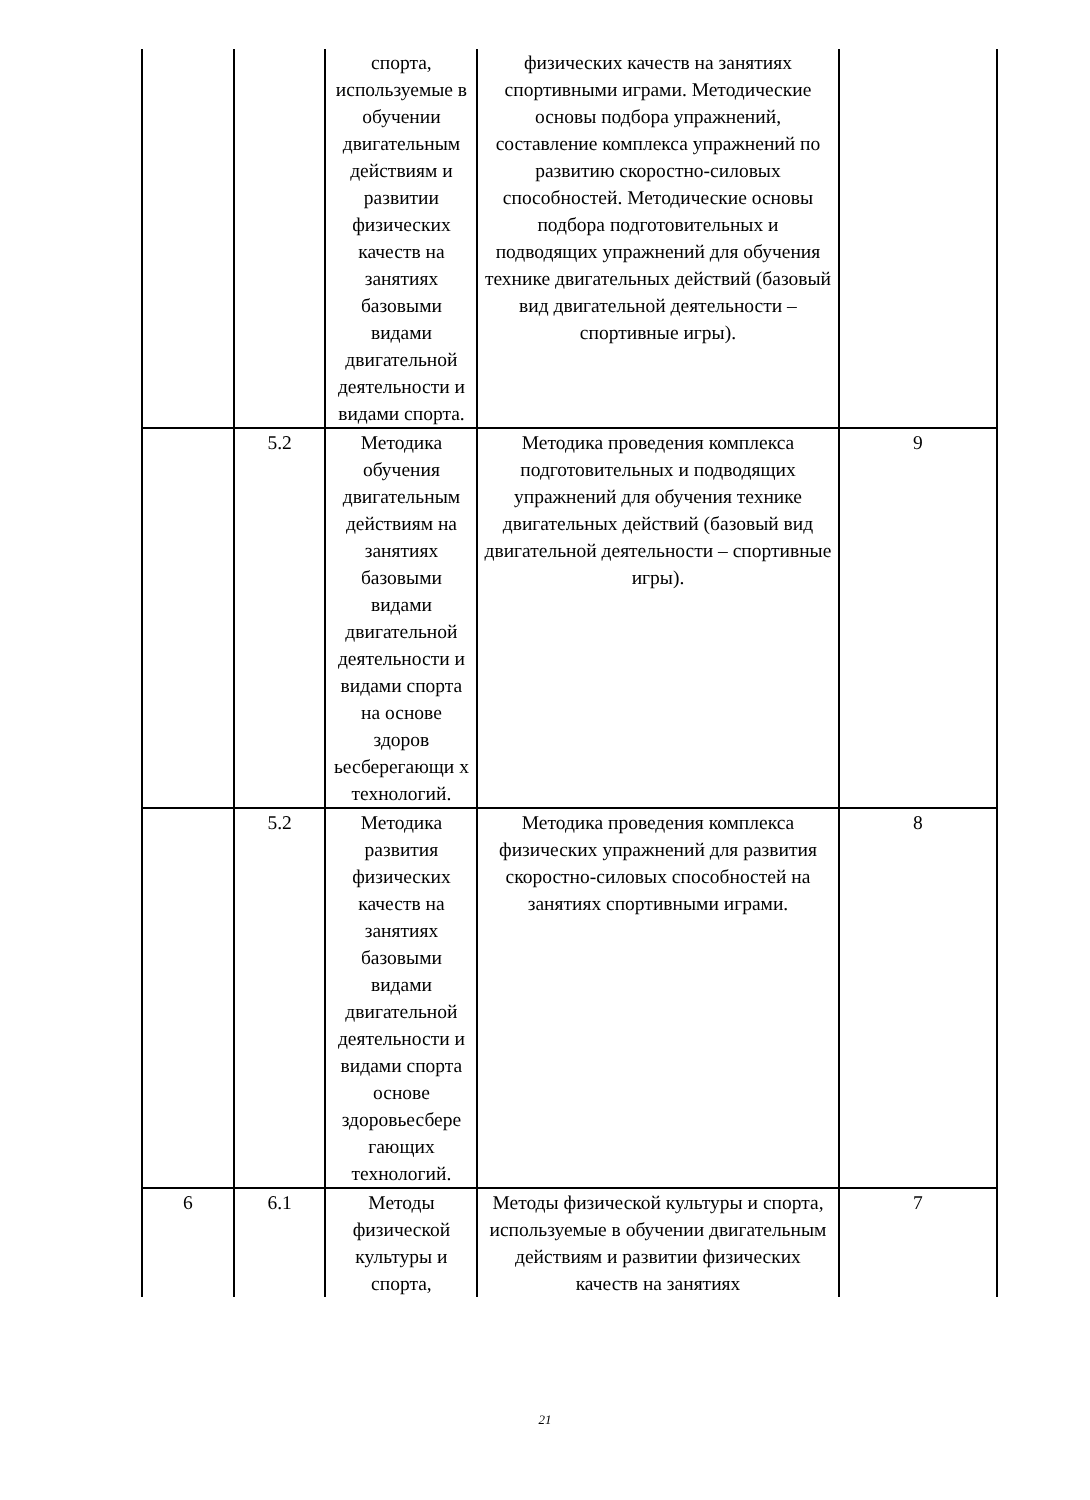| | | спорта, используемые в обучении двигательным действиям и развитии физических качеств на занятиях базовыми видами двигательной деятельности и видами спорта. | физических качеств на занятиях спортивными играми. Методические основы подбора упражнений, составление комплекса упражнений по развитию скоростно-силовых способностей. Методические основы подбора подготовительных и подводящих упражнений для обучения технике двигательных действий (базовый вид двигательной деятельности – спортивные игры). | |
| | 5.2 | Методика обучения двигательным действиям на занятиях базовыми видами двигательной деятельности и видами спорта на основе здоров ьесберегающи х технологий. | Методика проведения комплекса подготовительных и подводящих упражнений для обучения технике двигательных действий (базовый вид двигательной деятельности – спортивные игры). | 9 |
| | 5.2 | Методика развития физических качеств на занятиях базовыми видами двигательной деятельности и видами спорта основе здоровьесбере гающих технологий. | Методика проведения комплекса физических упражнений для развития скоростно-силовых способностей на занятиях спортивными играми. | 8 |
| 6 | 6.1 | Методы физической культуры и спорта, | Методы физической культуры и спорта, используемые в обучении двигательным действиям и развитии физических качеств на занятиях | 7 |
21